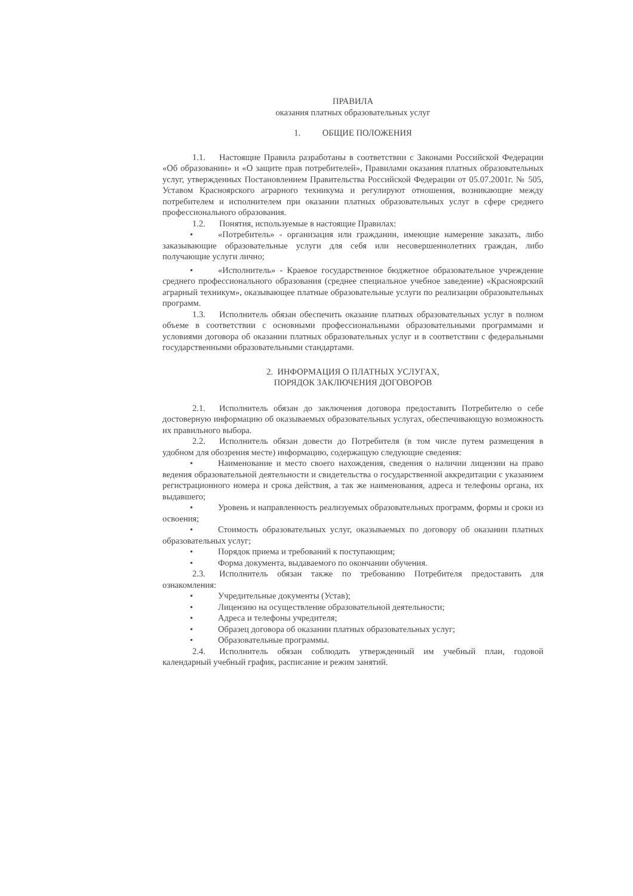ПРАВИЛА
оказания платных образовательных услуг
1. ОБЩИЕ ПОЛОЖЕНИЯ
1.1. Настоящие Правила разработаны в соответствии с Законами Российской Федерации «Об образовании» и «О защите прав потребителей», Правилами оказания платных образовательных услуг, утвержденных Постановлением Правительства Российской Федерации от 05.07.2001г. № 505, Уставом Красноярского аграрного техникума и регулируют отношения, возникающие между потребителем и исполнителем при оказании платных образовательных услуг в сфере среднего профессионального образования.
1.2. Понятия, используемые в настоящие Правилах:
• «Потребитель» - организация или гражданин, имеющие намерение заказать, либо заказывающие образовательные услуги для себя или несовершеннолетних граждан, либо получающие услуги лично;
• «Исполнитель» - Краевое государственное бюджетное образовательное учреждение среднего профессионального образования (среднее специальное учебное заведение) «Красноярский аграрный техникум», оказывающее платные образовательные услуги по реализации образовательных программ.
1.3. Исполнитель обязан обеспечить оказание платных образовательных услуг в полном объеме в соответствии с основными профессиональными образовательными программами и условиями договора об оказании платных образовательных услуг и в соответствии с федеральными государственными образовательными стандартами.
2. ИНФОРМАЦИЯ О ПЛАТНЫХ УСЛУГАХ,
ПОРЯДОК ЗАКЛЮЧЕНИЯ ДОГОВОРОВ
2.1. Исполнитель обязан до заключения договора предоставить Потребителю о себе достоверную информацию об оказываемых образовательных услугах, обеспечивающую возможность их правильного выбора.
2.2. Исполнитель обязан довести до Потребителя (в том числе путем размещения в удобном для обозрения месте) информацию, содержащую следующие сведения:
• Наименование и место своего нахождения, сведения о наличии лицензии на право ведения образовательной деятельности и свидетельства о государственной аккредитации с указанием регистрационного номера и срока действия, а так же наименования, адреса и телефоны органа, их выдавшего;
• Уровень и направленность реализуемых образовательных программ, формы и сроки из освоения;
• Стоимость образовательных услуг, оказываемых по договору об оказании платных образовательных услуг;
• Порядок приема и требований к поступающим;
• Форма документа, выдаваемого по окончании обучения.
2.3. Исполнитель обязан также по требованию Потребителя предоставить для ознакомления:
• Учредительные документы (Устав);
• Лицензию на осуществление образовательной деятельности;
• Адреса и телефоны учредителя;
• Образец договора об оказании платных образовательных услуг;
• Образовательные программы.
2.4. Исполнитель обязан соблюдать утвержденный им учебный план, годовой календарный учебный график, расписание и режим занятий.